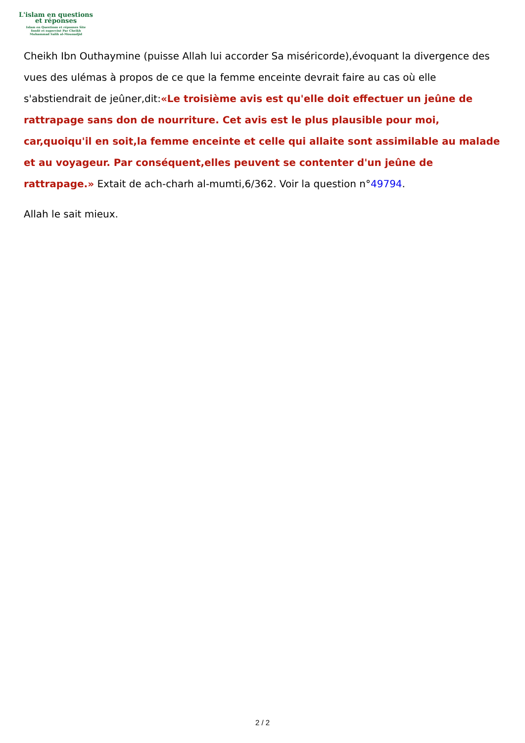L'islam en questions
et réponses
Islam en Questions et réponses Site
fondé et supervisé Par Cheikh
Muhammad Salih al-Mounadjid
Cheikh Ibn Outhaymine (puisse Allah lui accorder Sa miséricorde),évoquant la divergence des vues des ulémas à propos de ce que la femme enceinte devrait faire au cas où elle s'abstiendrait de jeûner,dit:«Le troisième avis est qu'elle doit effectuer un jeûne de rattrapage sans don de nourriture. Cet avis est le plus plausible pour moi, car,quoiqu'il en soit,la femme enceinte et celle qui allaite sont assimilable au malade et au voyageur. Par conséquent,elles peuvent se contenter d'un jeûne de rattrapage.» Extait de ach-charh al-mumti,6/362. Voir la question n°49794.
Allah le sait mieux.
2 / 2